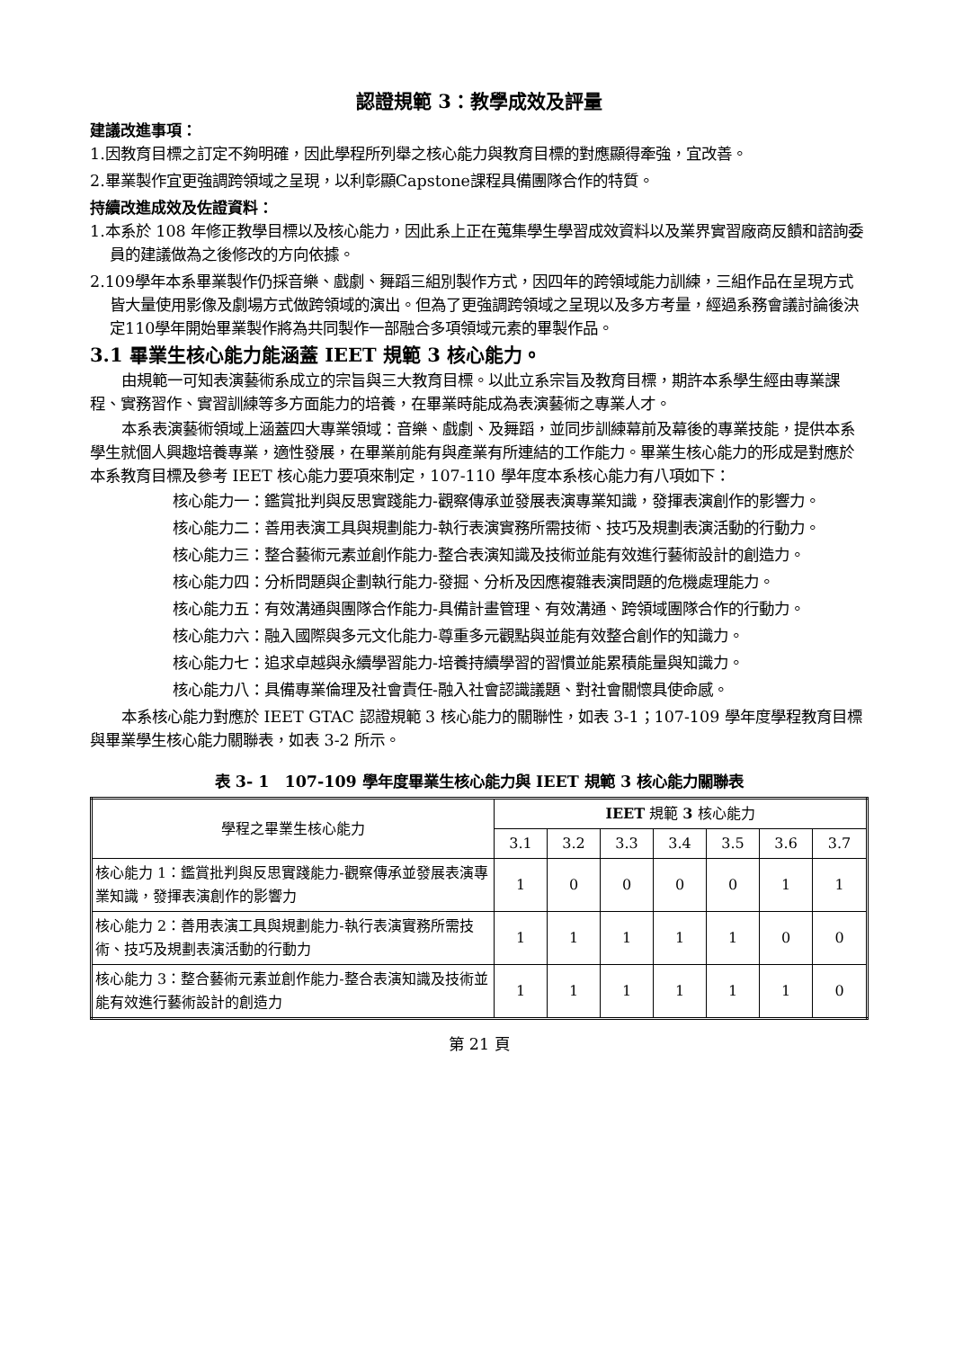認證規範 3：教學成效及評量
建議改進事項：
1.因教育目標之訂定不夠明確，因此學程所列舉之核心能力與教育目標的對應顯得牽強，宜改善。
2.畢業製作宜更強調跨領域之呈現，以利彰顯Capstone課程具備團隊合作的特質。
持續改進成效及佐證資料：
1.本系於 108 年修正教學目標以及核心能力，因此系上正在蒐集學生學習成效資料以及業界實習廠商反饋和諮詢委員的建議做為之後修改的方向依據。
2.109學年本系畢業製作仍採音樂、戲劇、舞蹈三組別製作方式，因四年的跨領域能力訓練，三組作品在呈現方式皆大量使用影像及劇場方式做跨領域的演出。但為了更強調跨領域之呈現以及多方考量，經過系務會議討論後決定110學年開始畢業製作將為共同製作一部融合多項領域元素的畢製作品。
3.1 畢業生核心能力能涵蓋 IEET 規範 3 核心能力。
由規範一可知表演藝術系成立的宗旨與三大教育目標。以此立系宗旨及教育目標，期許本系學生經由專業課程、實務習作、實習訓練等多方面能力的培養，在畢業時能成為表演藝術之專業人才。
本系表演藝術領域上涵蓋四大專業領域：音樂、戲劇、及舞蹈，並同步訓練幕前及幕後的專業技能，提供本系學生就個人興趣培養專業，適性發展，在畢業前能有與產業有所連結的工作能力。畢業生核心能力的形成是對應於本系教育目標及參考 IEET 核心能力要項來制定，107-110 學年度本系核心能力有八項如下：
核心能力一：鑑賞批判與反思實踐能力-觀察傳承並發展表演專業知識，發揮表演創作的影響力。
核心能力二：善用表演工具與規劃能力-執行表演實務所需技術、技巧及規劃表演活動的行動力。
核心能力三：整合藝術元素並創作能力-整合表演知識及技術並能有效進行藝術設計的創造力。
核心能力四：分析問題與企劃執行能力-發掘、分析及因應複雜表演問題的危機處理能力。
核心能力五：有效溝通與團隊合作能力-具備計畫管理、有效溝通、跨領域團隊合作的行動力。
核心能力六：融入國際與多元文化能力-尊重多元觀點與並能有效整合創作的知識力。
核心能力七：追求卓越與永續學習能力-培養持續學習的習慣並能累積能量與知識力。
核心能力八：具備專業倫理及社會責任-融入社會認識議題、對社會關懷具使命感。
本系核心能力對應於 IEET GTAC 認證規範 3 核心能力的關聯性，如表 3-1；107-109 學年度學程教育目標與畢業學生核心能力關聯表，如表 3-2 所示。
表 3- 1　107-109 學年度畢業生核心能力與 IEET 規範 3 核心能力關聯表
| 學程之畢業生核心能力 | IEET 規範 3 核心能力 | | | | | | |
| --- | --- | --- | --- | --- | --- | --- | --- |
| | 3.1 | 3.2 | 3.3 | 3.4 | 3.5 | 3.6 | 3.7 |
| 核心能力 1：鑑賞批判與反思實踐能力-觀察傳承並發展表演專業知識，發揮表演創作的影響力 | 1 | 0 | 0 | 0 | 0 | 1 | 1 |
| 核心能力 2：善用表演工具與規劃能力-執行表演實務所需技術、技巧及規劃表演活動的行動力 | 1 | 1 | 1 | 1 | 1 | 0 | 0 |
| 核心能力 3：整合藝術元素並創作能力-整合表演知識及技術並能有效進行藝術設計的創造力 | 1 | 1 | 1 | 1 | 1 | 1 | 0 |
第 21 頁